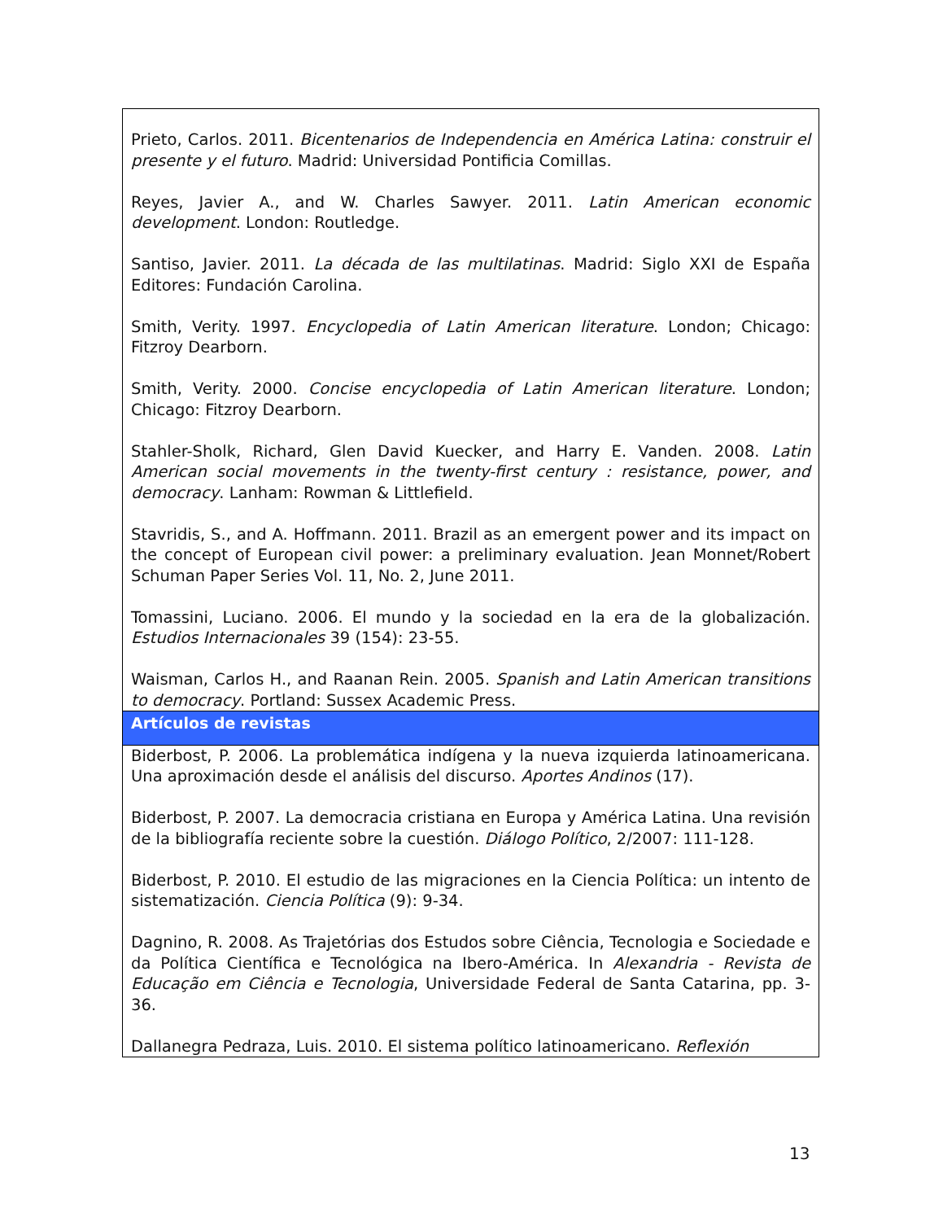| Prieto, Carlos. 2011. Bicentenarios de Independencia en América Latina: construir el presente y el futuro . Madrid: Universidad Pontificia Comillas. Reyes, Javier A., and W. Charles Sawyer. 2011. Latin American economic development . London: Routledge. Santiso, Javier. 2011. La década de las multilatinas . Madrid: Siglo XXI de España Editores: Fundación Carolina. Smith, Verity. 1997. Encyclopedia of Latin American literature . London; Chicago: Fitzroy Dearborn. Smith, Verity. 2000. Concise encyclopedia of Latin American literature . London; Chicago: Fitzroy Dearborn. Stahler-Sholk, Richard, Glen David Kuecker, and Harry E. Vanden. 2008. Latin American social movements in the twenty-first century : resistance, power, and democracy . Lanham: Rowman & Littlefield. Stavridis, S., and A. Hoffmann. 2011. Brazil as an emergent power and its impact on the concept of European civil power: a preliminary evaluation. Jean Monnet/Robert Schuman Paper Series Vol. 11, No. 2, June 2011. Tomassini, Luciano. 2006. El mundo y la sociedad en la era de la globalización. Estudios Internacionales 39 (154): 23-55. Waisman, Carlos H., and Raanan Rein. 2005. Spanish and Latin American transitions to democracy . Portland: Sussex Academic Press. |
| Artículos de revistas |
| Biderbost, P. 2006. La problemática indígena y la nueva izquierda latinoamericana. Una aproximación desde el análisis del discurso. Aportes Andinos (17). Biderbost, P. 2007. La democracia cristiana en Europa y América Latina. Una revisión de la bibliografía reciente sobre la cuestión. Diálogo Político , 2/2007: 111-128. Biderbost, P. 2010. El estudio de las migraciones en la Ciencia Política: un intento de sistematización. Ciencia Política (9): 9-34. Dagnino, R. 2008. As Trajetórias dos Estudos sobre Ciência, Tecnologia e Sociedade e da Política Científica e Tecnológica na Ibero-América. In Alexandria - Revista de Educação em Ciência e Tecnologia , Universidade Federal de Santa Catarina, pp. 3-36. Dallanegra Pedraza, Luis. 2010. El sistema político latinoamericano. Reflexión |
13